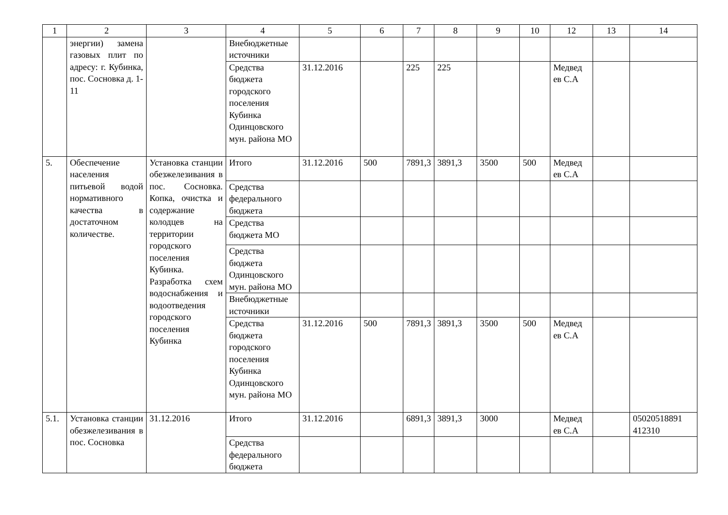| 1 | 2 | 3 | 4 | 5 | 6 | 7 | 8 | 9 | 10 | 12 | 13 | 14 |
| --- | --- | --- | --- | --- | --- | --- | --- | --- | --- | --- | --- | --- |
| | энергии) замена газовых плит по адресу: г. Кубинка, пос. Сосновка д. 1-11 | | Внебюджетные источники | | | | | | | | | |
| | | | Средства бюджета городского поселения Кубинка Одинцовского мун. района МО | 31.12.2016 | | 225 | 225 | | | Медвед ев С.А | | |
| 5. | Обеспечение населения питьевой водой нормативного качества в достаточном количестве. | Установка станции обезжелезивания в пос. Сосновка. Копка, очистка и содержание колодцев на территории городского поселения Кубинка. Разработка схем водоснабжения и водоотведения городского поселения Кубинка | Итого | 31.12.2016 | 500 | 7891,3 | 3891,3 | 3500 | 500 | Медвед ев С.А | | |
| | | | Средства федерального бюджета | | | | | | | | | |
| | | | Средства бюджета МО | | | | | | | | | |
| | | | Средства бюджета Одинцовского мун. района МО | | | | | | | | | |
| | | | Внебюджетные источники | | | | | | | | | |
| | | | Средства бюджета городского поселения Кубинка Одинцовского мун. района МО | 31.12.2016 | 500 | 7891,3 | 3891,3 | 3500 | 500 | Медвед ев С.А | | |
| 5.1. | Установка станции обезжелезивания в пос. Сосновка | 31.12.2016 | Итого | 31.12.2016 | | 6891,3 | 3891,3 | 3000 | | Медвед ев С.А | | 05020518891 412310 |
| | | | Средства федерального бюджета | | | | | | | | | |